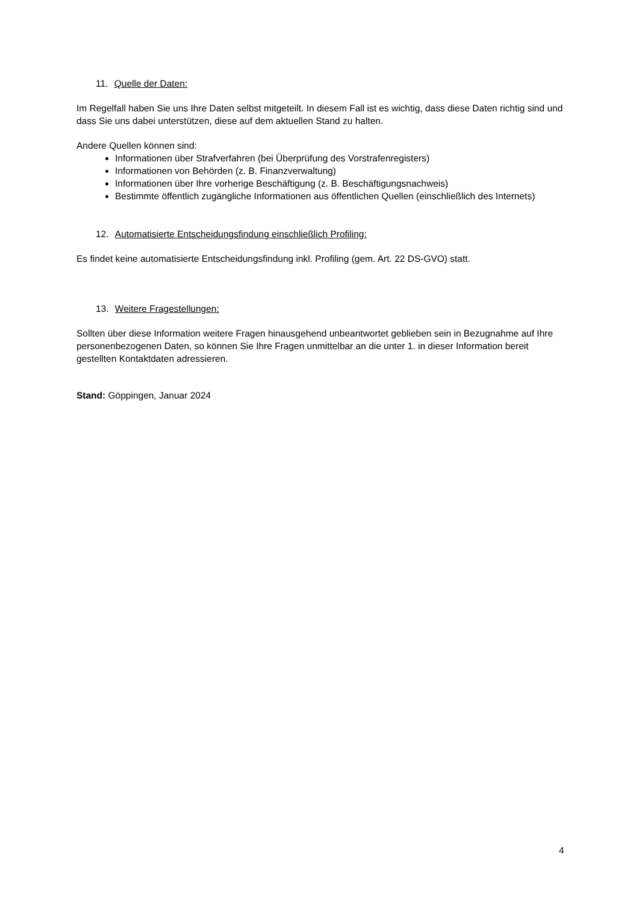11. Quelle der Daten:
Im Regelfall haben Sie uns Ihre Daten selbst mitgeteilt. In diesem Fall ist es wichtig, dass diese Daten richtig sind und dass Sie uns dabei unterstützen, diese auf dem aktuellen Stand zu halten.
Andere Quellen können sind:
Informationen über Strafverfahren (bei Überprüfung des Vorstrafenregisters)
Informationen von Behörden (z. B. Finanzverwaltung)
Informationen über Ihre vorherige Beschäftigung (z. B. Beschäftigungsnachweis)
Bestimmte öffentlich zugängliche Informationen aus öffentlichen Quellen (einschließlich des Internets)
12. Automatisierte Entscheidungsfindung einschließlich Profiling:
Es findet keine automatisierte Entscheidungsfindung inkl. Profiling (gem. Art. 22 DS-GVO) statt.
13. Weitere Fragestellungen:
Sollten über diese Information weitere Fragen hinausgehend unbeantwortet geblieben sein in Bezugnahme auf Ihre personenbezogenen Daten, so können Sie Ihre Fragen unmittelbar an die unter 1. in dieser Information bereit gestellten Kontaktdaten adressieren.
Stand: Göppingen, Januar 2024
4